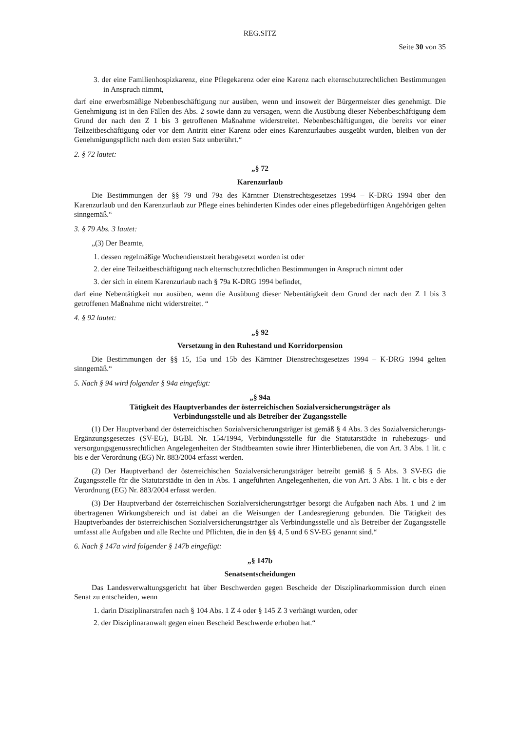REG.SITZ
Seite 30 von 35
3. der eine Familienhospizkarenz, eine Pflegekarenz oder eine Karenz nach elternschutzrechtlichen Bestimmungen in Anspruch nimmt,
darf eine erwerbsmäßige Nebenbeschäftigung nur ausüben, wenn und insoweit der Bürgermeister dies genehmigt. Die Genehmigung ist in den Fällen des Abs. 2 sowie dann zu versagen, wenn die Ausübung dieser Nebenbeschäftigung dem Grund der nach den Z 1 bis 3 getroffenen Maßnahme widerstreitet. Nebenbeschäftigungen, die bereits vor einer Teilzeitbeschäftigung oder vor dem Antritt einer Karenz oder eines Karenzurlaubes ausgeübt wurden, bleiben von der Genehmigungspflicht nach dem ersten Satz unberührt.“
2. § 72 lautet:
„§ 72
Karenzurlaub
Die Bestimmungen der §§ 79 und 79a des Kärntner Dienstrechtsgesetzes 1994 – K-DRG 1994 über den Karenzurlaub und den Karenzurlaub zur Pflege eines behinderten Kindes oder eines pflegebedürftigen Angehörigen gelten sinngemäß.“
3. § 79 Abs. 3 lautet:
„(3) Der Beamte,
1. dessen regelmäßige Wochendienstzeit herabgesetzt worden ist oder
2. der eine Teilzeitbeschäftigung nach elternschutzrechtlichen Bestimmungen in Anspruch nimmt oder
3. der sich in einem Karenzurlaub nach § 79a K-DRG 1994 befindet,
darf eine Nebentätigkeit nur ausüben, wenn die Ausübung dieser Nebentätigkeit dem Grund der nach den Z 1 bis 3 getroffenen Maßnahme nicht widerstreitet. “
4. § 92 lautet:
„§ 92
Versetzung in den Ruhestand und Korridorpension
Die Bestimmungen der §§ 15, 15a und 15b des Kärntner Dienstrechtsgesetzes 1994 – K-DRG 1994 gelten sinngemäß.“
5. Nach § 94 wird folgender § 94a eingefügt:
„§ 94a
Tätigkeit des Hauptverbandes der österreichischen Sozialversicherungsträger als
Verbindungsstelle und als Betreiber der Zugangsstelle
(1) Der Hauptverband der österreichischen Sozialversicherungsträger ist gemäß § 4 Abs. 3 des Sozialversicherungs-Ergänzungsgesetzes (SV-EG), BGBl. Nr. 154/1994, Verbindungsstelle für die Statutarstädte in ruhebezugs- und versorgungsgenussrechtlichen Angelegenheiten der Stadtbeamten sowie ihrer Hinterbliebenen, die von Art. 3 Abs. 1 lit. c bis e der Verordnung (EG) Nr. 883/2004 erfasst werden.
(2) Der Hauptverband der österreichischen Sozialversicherungsträger betreibt gemäß § 5 Abs. 3 SV-EG die Zugangsstelle für die Statutarstädte in den in Abs. 1 angeführten Angelegenheiten, die von Art. 3 Abs. 1 lit. c bis e der Verordnung (EG) Nr. 883/2004 erfasst werden.
(3) Der Hauptverband der österreichischen Sozialversicherungsträger besorgt die Aufgaben nach Abs. 1 und 2 im übertragenen Wirkungsbereich und ist dabei an die Weisungen der Landesregierung gebunden. Die Tätigkeit des Hauptverbandes der österreichischen Sozialversicherungsträger als Verbindungsstelle und als Betreiber der Zugangsstelle umfasst alle Aufgaben und alle Rechte und Pflichten, die in den §§ 4, 5 und 6 SV-EG genannt sind.“
6. Nach § 147a wird folgender § 147b eingefügt:
„§ 147b
Senatsentscheidungen
Das Landesverwaltungsgericht hat über Beschwerden gegen Bescheide der Disziplinarkommission durch einen Senat zu entscheiden, wenn
1. darin Disziplinarstrafen nach § 104 Abs. 1 Z 4 oder § 145 Z 3 verhängt wurden, oder
2. der Disziplinaranwalt gegen einen Bescheid Beschwerde erhoben hat.“